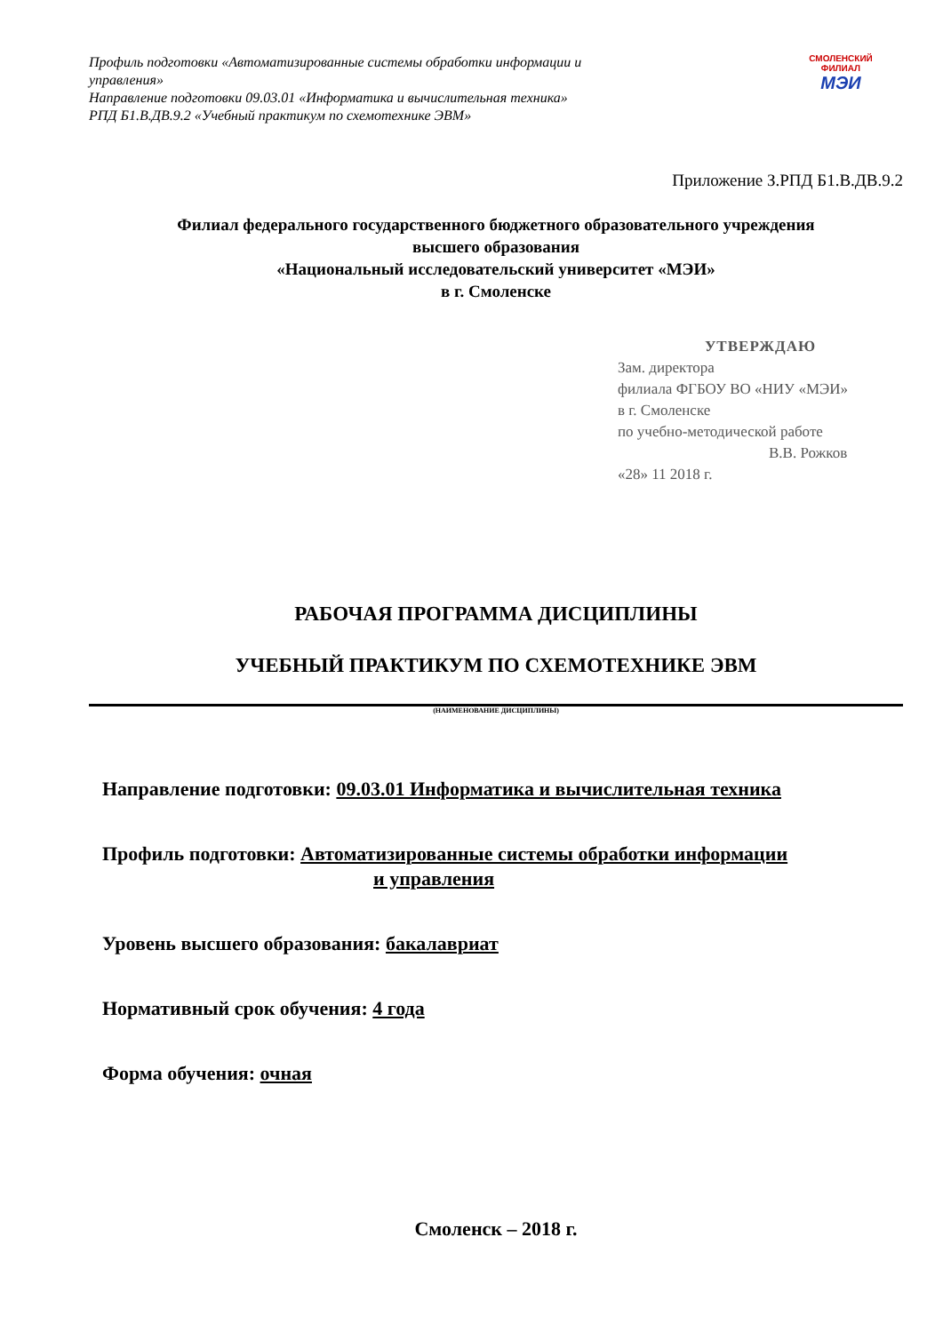Профиль подготовки «Автоматизированные системы обработки информации и управления»
Направление подготовки 09.03.01 «Информатика и вычислительная техника»
РПД Б1.В.ДВ.9.2 «Учебный практикум по схемотехнике ЭВМ»
СМОЛЕНСКИЙ
ФИЛИАЛ
МЭИ
Приложение З.РПД Б1.В.ДВ.9.2
Филиал федерального государственного бюджетного образовательного учреждения
высшего образования
«Национальный исследовательский университет «МЭИ»
в г. Смоленске
УТВЕРЖДАЮ
Зам. директора
филиала ФГБОУ ВО «НИУ «МЭИ»
в г. Смоленске
по учебно-методической работе
В.В. Рожков
«28» 11 2018 г.
РАБОЧАЯ ПРОГРАММА ДИСЦИПЛИНЫ
УЧЕБНЫЙ ПРАКТИКУМ ПО СХЕМОТЕХНИКЕ ЭВМ
(НАИМЕНОВАНИЕ ДИСЦИПЛИНЫ)
Направление подготовки: 09.03.01 Информатика и вычислительная техника
Профиль подготовки: Автоматизированные системы обработки информации
и управления
Уровень высшего образования: бакалавриат
Нормативный срок обучения: 4 года
Форма обучения: очная
Смоленск – 2018 г.